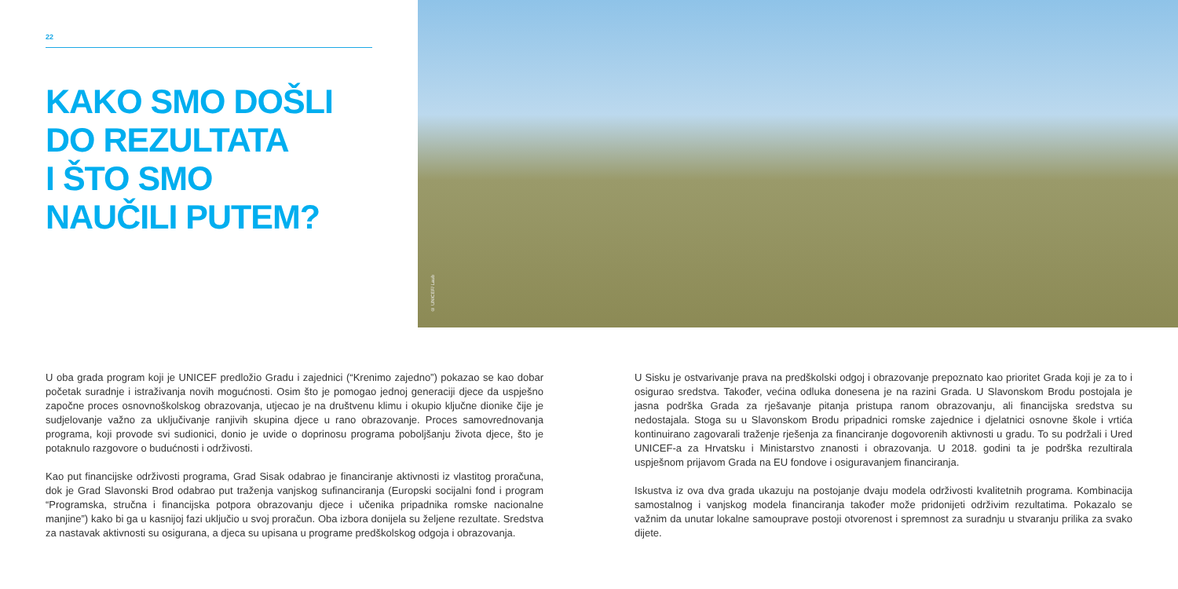22
KAKO SMO DOŠLI
DO REZULTATA
I ŠTO SMO
NAUČILI PUTEM?
© UNICEF/ Laub
U oba grada program koji je UNICEF predložio Gradu i zajednici (“Krenimo zajedno”) pokazao se kao dobar početak suradnje i istraživanja novih mogućnosti. Osim što je pomogao jednoj generaciji djece da uspješno započne proces osnovnoškolskog obrazovanja, utjecao je na društvenu klimu i okupio ključne dionike čije je sudjelovanje važno za uključivanje ranjivih skupina djece u rano obrazovanje. Proces samovrednovanja programa, koji provode svi sudionici, donio je uvide o doprinosu programa poboljšanju života djece, što je potaknulo razgovore o budućnosti i održivosti.
Kao put financijske održivosti programa, Grad Sisak odabrao je financiranje aktivnosti iz vlastitog proračuna, dok je Grad Slavonski Brod odabrao put traženja vanjskog sufinanciranja (Europski socijalni fond i program “Programska, stručna i financijska potpora obrazovanju djece i učenika pripadnika romske nacionalne manjine”) kako bi ga u kasnijoj fazi uključio u svoj proračun. Oba izbora donijela su željene rezultate. Sredstva za nastavak aktivnosti su osigurana, a djeca su upisana u programe predškolskog odgoja i obrazovanja.
U Sisku je ostvarivanje prava na predškolski odgoj i obrazovanje prepoznato kao prioritet Grada koji je za to i osigurao sredstva. Također, većina odluka donesena je na razini Grada. U Slavonskom Brodu postojala je jasna podrška Grada za rješavanje pitanja pristupa ranom obrazovanju, ali financijska sredstva su nedostajala. Stoga su u Slavonskom Brodu pripadnici romske zajednice i djelatnici osnovne škole i vrtića kontinuirano zagovarali traženje rješenja za financiranje dogovorenih aktivnosti u gradu. To su podržali i Ured UNICEF-a za Hrvatsku i Ministarstvo znanosti i obrazovanja. U 2018. godini ta je podrška rezultirala uspješnom prijavom Grada na EU fondove i osiguravanjem financiranja.
Iskustva iz ova dva grada ukazuju na postojanje dvaju modela održivosti kvalitetnih programa. Kombinacija samostalnog i vanjskog modela financiranja također može pridonijeti održivim rezultatima. Pokazalo se važnim da unutar lokalne samouprave postoji otvorenost i spremnost za suradnju u stvaranju prilika za svako dijete.